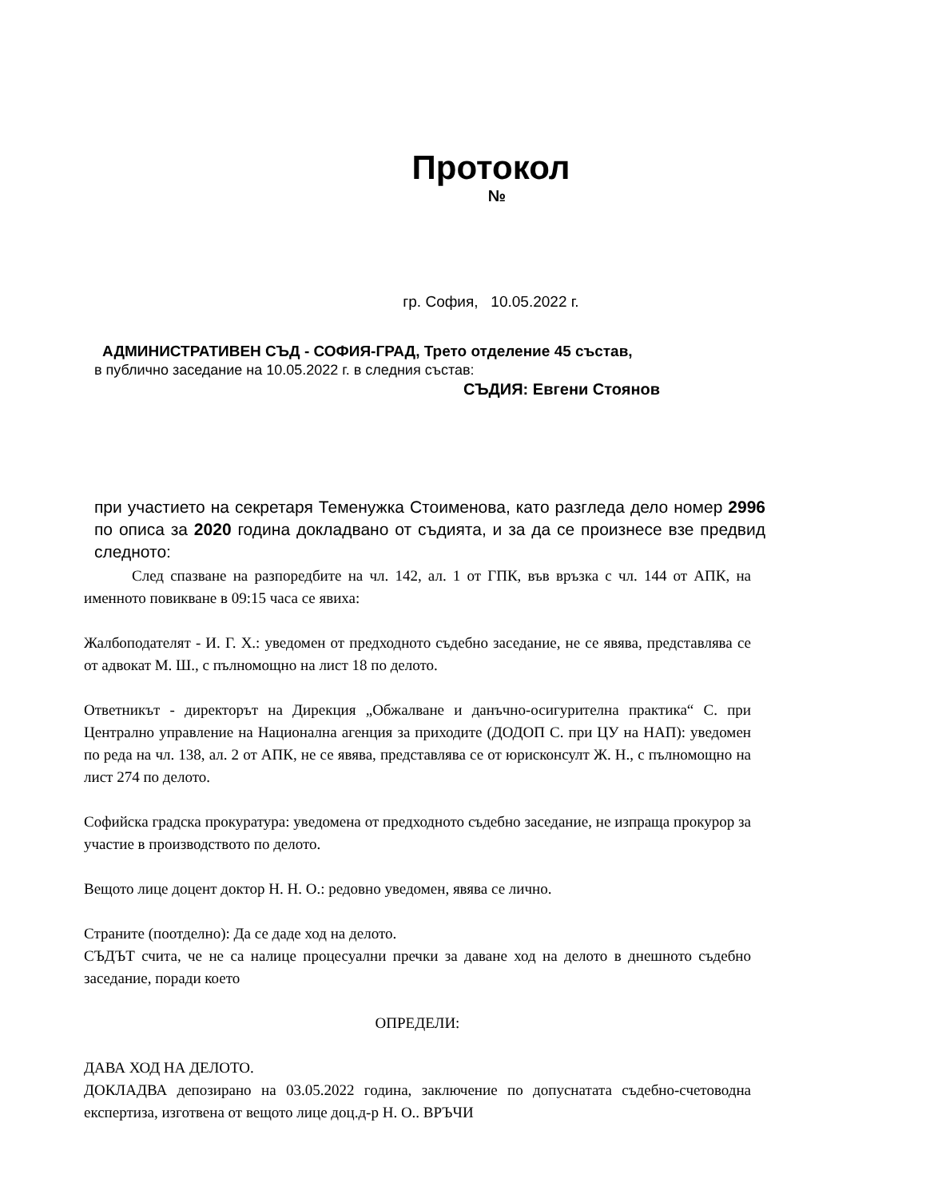Протокол
№
гр. София, 10.05.2022 г.
АДМИНИСТРАТИВЕН СЪД - СОФИЯ-ГРАД, Трето отделение 45 състав,
в публично заседание на 10.05.2022 г. в следния състав:
СЪДИЯ: Евгени Стоянов
при участието на секретаря Теменужка Стоименова, като разгледа дело номер 2996 по описа за 2020 година докладвано от съдията, и за да се произнесе взе предвид следното:
След спазване на разпоредбите на чл. 142, ал. 1 от ГПК, във връзка с чл. 144 от АПК, на именното повикване в 09:15 часа се явиха:
Жалбоподателят - И. Г. Х.: уведомен от предходното съдебно заседание, не се явява, представлява се от адвокат М. Ш., с пълномощно на лист 18 по делото.
Ответникът - директорът на Дирекция „Обжалване и данъчно-осигурителна практика“ С. при Централно управление на Национална агенция за приходите (ДОДОП С. при ЦУ на НАП): уведомен по реда на чл. 138, ал. 2 от АПК, не се явява, представлява се от юрисконсулт Ж. Н., с пълномощно на лист 274 по делото.
Софийска градска прокуратура: уведомена от предходното съдебно заседание, не изпраща прокурор за участие в производството по делото.
Вещото лице доцент доктор Н. Н. О.: редовно уведомен, явява се лично.
Страните (поотделно): Да се даде ход на делото.
СЪДЪТ счита, че не са налице процесуални пречки за даване ход на делото в днешното съдебно заседание, поради което
ОПРЕДЕЛИ:
ДАВА ХОД НА ДЕЛОТО.
ДОКЛАДВА депозирано на 03.05.2022 година, заключение по допуснатата съдебно-счетоводна експертиза, изготвена от вещото лице доц.д-р Н. О.. ВРЪЧИ